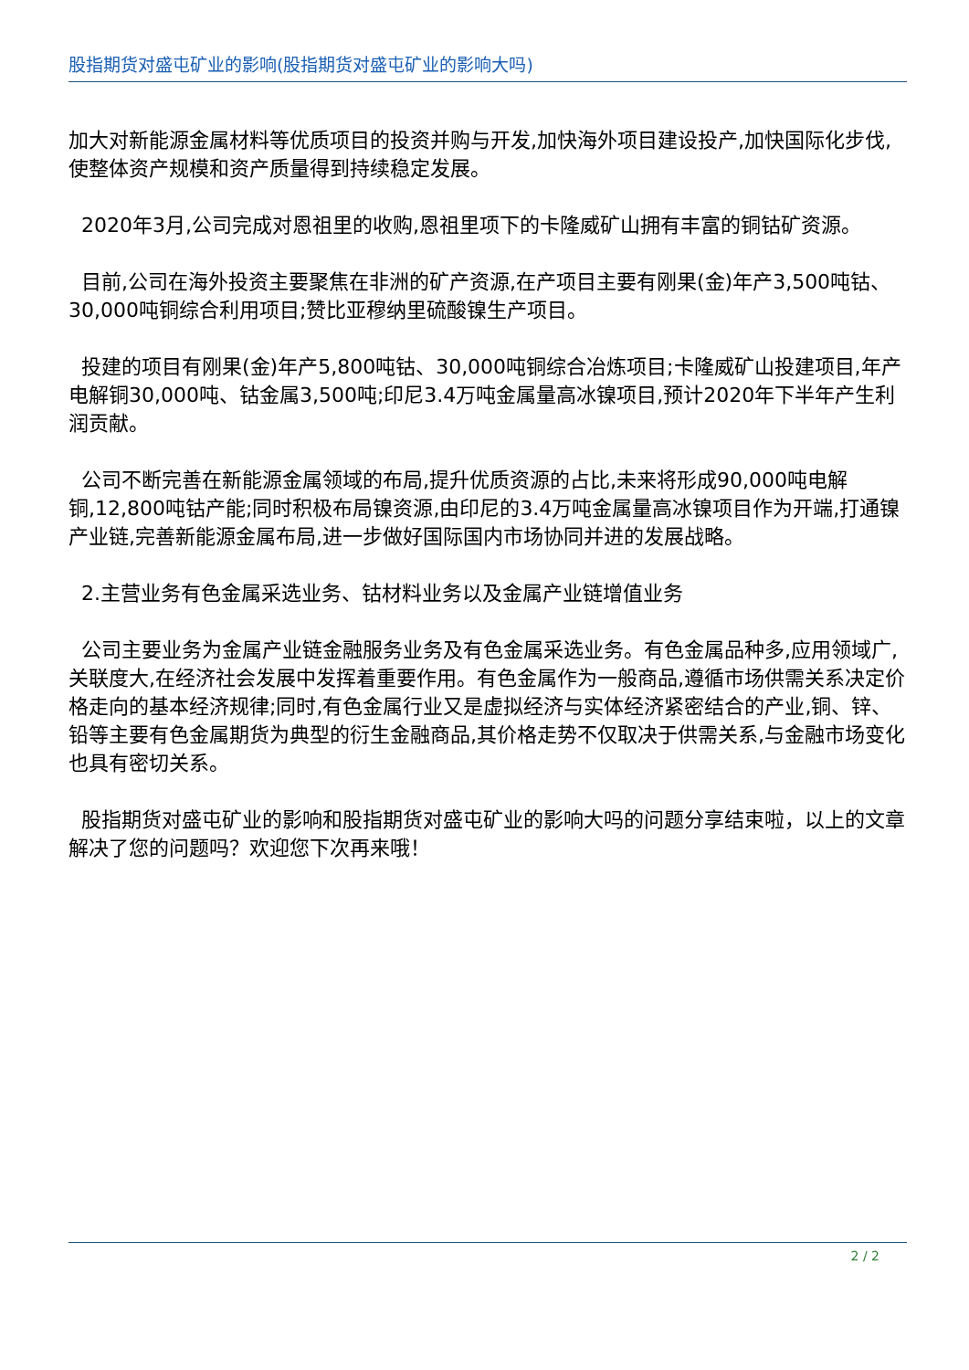股指期货对盛屯矿业的影响(股指期货对盛屯矿业的影响大吗)
加大对新能源金属材料等优质项目的投资并购与开发,加快海外项目建设投产,加快国际化步伐,使整体资产规模和资产质量得到持续稳定发展。
2020年3月,公司完成对恩祖里的收购,恩祖里项下的卡隆威矿山拥有丰富的铜钴矿资源。
目前,公司在海外投资主要聚焦在非洲的矿产资源,在产项目主要有刚果(金)年产3,500吨钴、30,000吨铜综合利用项目;赞比亚穆纳里硫酸镍生产项目。
投建的项目有刚果(金)年产5,800吨钴、30,000吨铜综合冶炼项目;卡隆威矿山投建项目,年产电解铜30,000吨、钴金属3,500吨;印尼3.4万吨金属量高冰镍项目,预计2020年下半年产生利润贡献。
公司不断完善在新能源金属领域的布局,提升优质资源的占比,未来将形成90,000吨电解铜,12,800吨钴产能;同时积极布局镍资源,由印尼的3.4万吨金属量高冰镍项目作为开端,打通镍产业链,完善新能源金属布局,进一步做好国际国内市场协同并进的发展战略。
2.主营业务有色金属采选业务、钴材料业务以及金属产业链增值业务
公司主要业务为金属产业链金融服务业务及有色金属采选业务。有色金属品种多,应用领域广,关联度大,在经济社会发展中发挥着重要作用。有色金属作为一般商品,遵循市场供需关系决定价格走向的基本经济规律;同时,有色金属行业又是虚拟经济与实体经济紧密结合的产业,铜、锌、铅等主要有色金属期货为典型的衍生金融商品,其价格走势不仅取决于供需关系,与金融市场变化也具有密切关系。
股指期货对盛屯矿业的影响和股指期货对盛屯矿业的影响大吗的问题分享结束啦，以上的文章解决了您的问题吗？欢迎您下次再来哦！
2 / 2